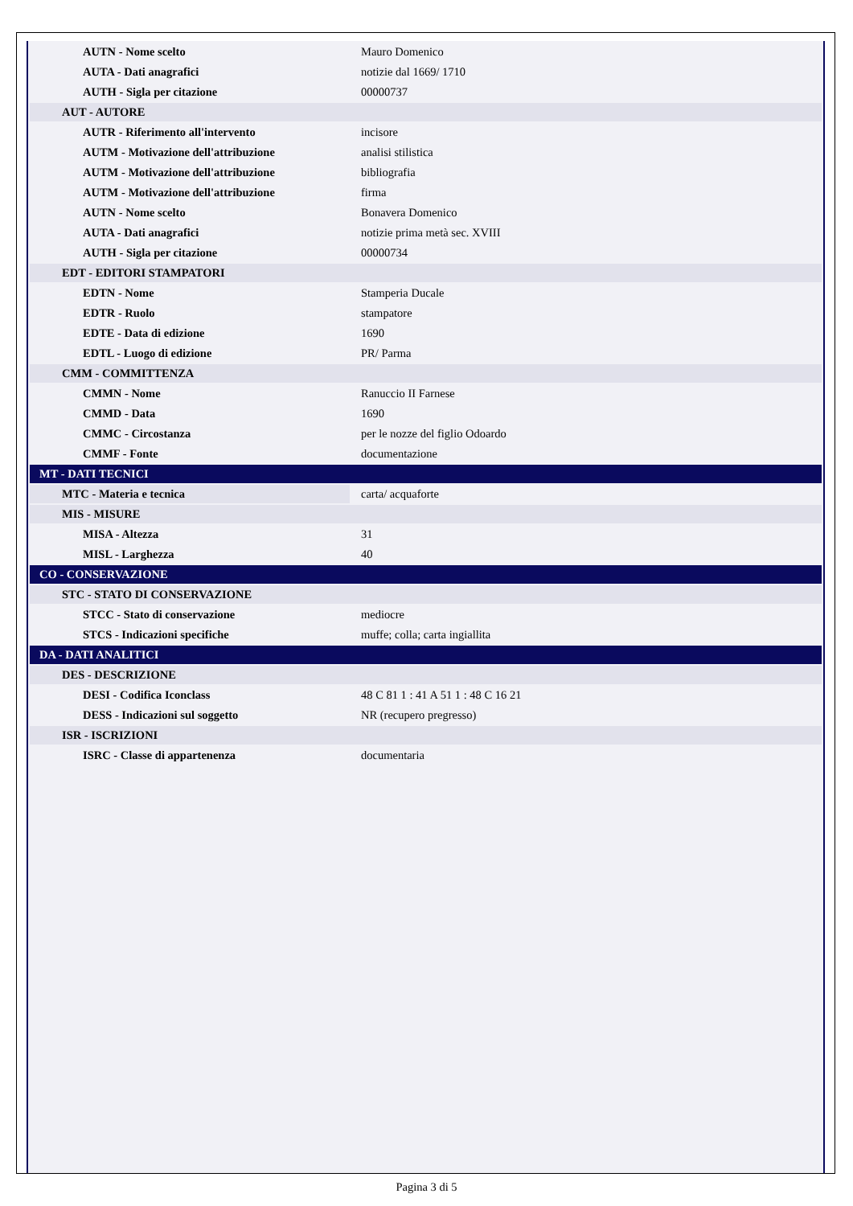| AUTN - Nome scelto | Mauro Domenico |
| AUTA - Dati anagrafici | notizie dal 1669/ 1710 |
| AUTH - Sigla per citazione | 00000737 |
| AUT - AUTORE | |
| AUTR - Riferimento all'intervento | incisore |
| AUTM - Motivazione dell'attribuzione | analisi stilistica |
| AUTM - Motivazione dell'attribuzione | bibliografia |
| AUTM - Motivazione dell'attribuzione | firma |
| AUTN - Nome scelto | Bonavera Domenico |
| AUTA - Dati anagrafici | notizie prima metà sec. XVIII |
| AUTH - Sigla per citazione | 00000734 |
| EDT - EDITORI STAMPATORI | |
| EDTN - Nome | Stamperia Ducale |
| EDTR - Ruolo | stampatore |
| EDTE - Data di edizione | 1690 |
| EDTL - Luogo di edizione | PR/ Parma |
| CMM - COMMITTENZA | |
| CMMN - Nome | Ranuccio II Farnese |
| CMMD - Data | 1690 |
| CMMC - Circostanza | per le nozze del figlio Odoardo |
| CMMF - Fonte | documentazione |
| MT - DATI TECNICI | |
| MTC - Materia e tecnica | carta/ acquaforte |
| MIS - MISURE | |
| MISA - Altezza | 31 |
| MISL - Larghezza | 40 |
| CO - CONSERVAZIONE | |
| STC - STATO DI CONSERVAZIONE | |
| STCC - Stato di conservazione | mediocre |
| STCS - Indicazioni specifiche | muffe; colla; carta ingiallita |
| DA - DATI ANALITICI | |
| DES - DESCRIZIONE | |
| DESI - Codifica Iconclass | 48 C 81 1 : 41 A 51 1 : 48 C 16 21 |
| DESS - Indicazioni sul soggetto | NR (recupero pregresso) |
| ISR - ISCRIZIONI | |
| ISRC - Classe di appartenenza | documentaria |
Pagina 3 di 5